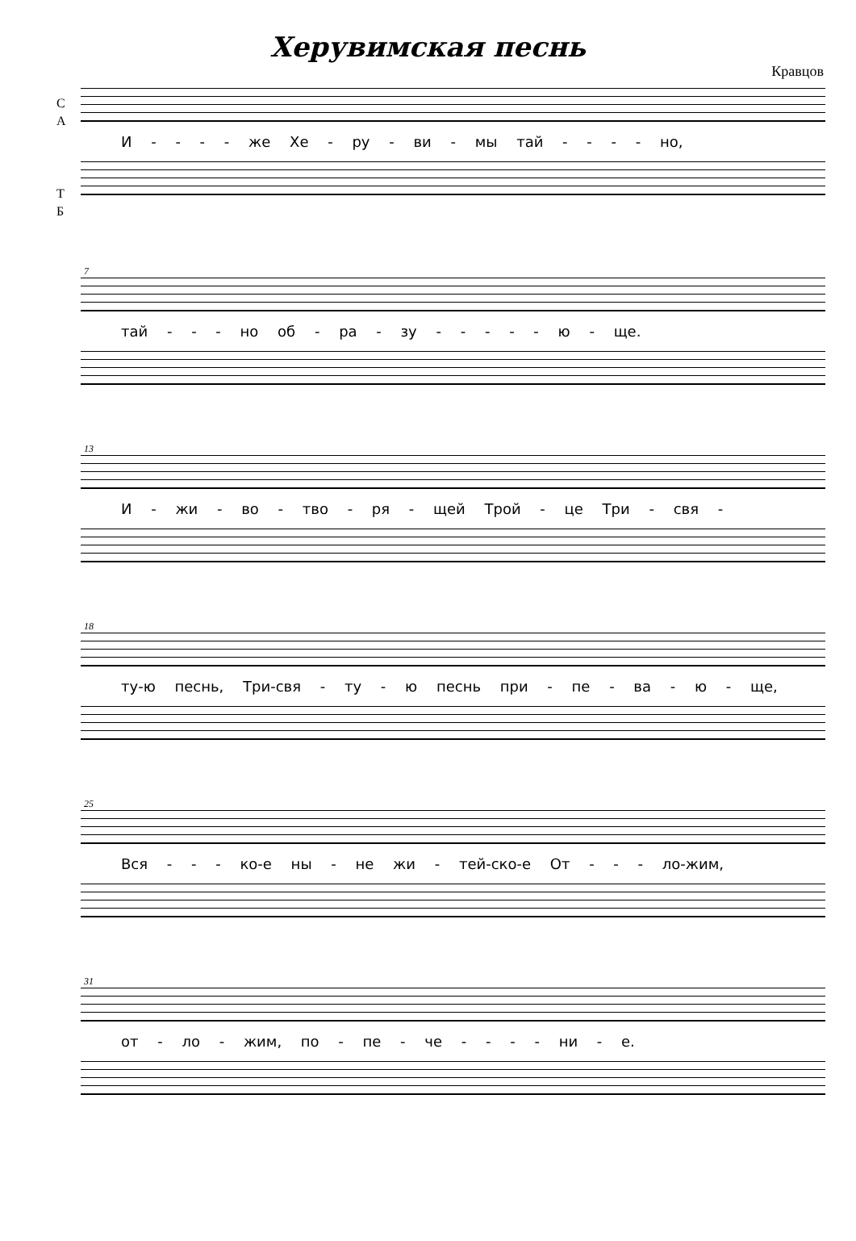Херувимская песнь
Кравцов
С
А
И - - - - же Хе - ру - ви - мы тай - - - - но,
Т
Б
7
тай - - - но об - ра - зу - - - - - ю - ще.
13
И - жи - во - тво - ря - щей Трой - це Три - свя -
18
ту-ю песнь, Три-свя - ту - ю песнь при - пе - ва - ю - ще,
25
Вся - - - ко-е ны - не жи - тей-ско-е От - - - ло-жим,
31
от - ло - жим, по - пе - че - - - - ни - е.